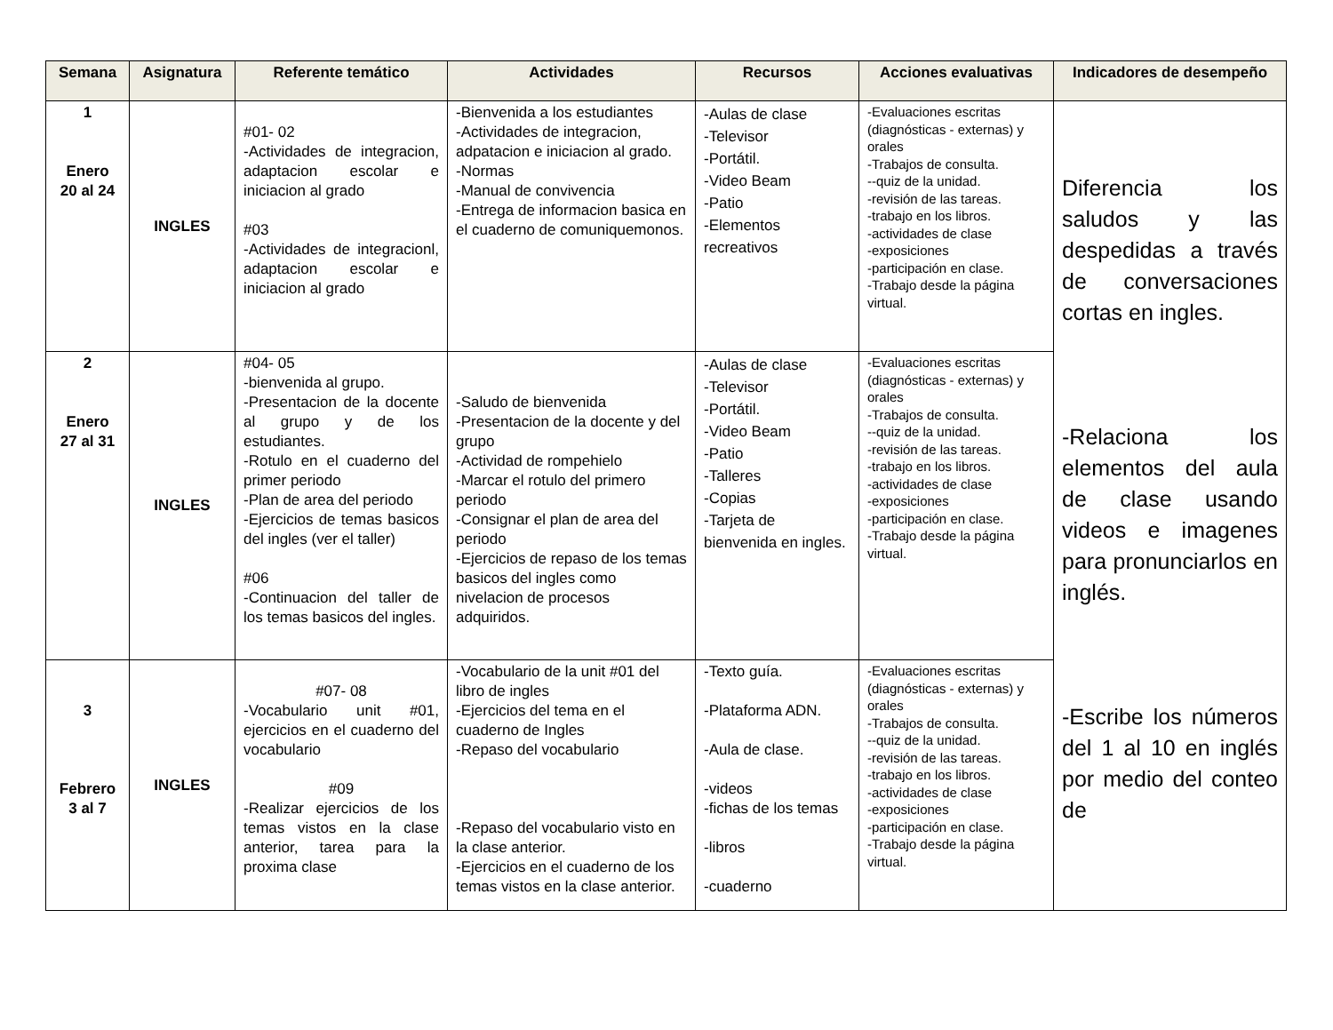| Semana | Asignatura | Referente temático | Actividades | Recursos | Acciones evaluativas | Indicadores de desempeño |
| --- | --- | --- | --- | --- | --- | --- |
| 1 Enero 20 al 24 | INGLES | #01- 02 -Actividades de integracion, adaptacion escolar e iniciacion al grado #03 -Actividades de integracionl, adaptacion escolar e iniciacion al grado | -Bienvenida a los estudiantes -Actividades de integracion, adpatacion e iniciacion al grado. -Normas -Manual de convivencia -Entrega de informacion basica en el cuaderno de comuniquemonos. | -Aulas de clase -Televisor -Portátil. -Video Beam -Patio -Elementos recreativos | -Evaluaciones escritas (diagnósticas - externas) y orales -Trabajos de consulta. --quiz de la unidad. -revisión de las tareas. -trabajo en los libros. -actividades de clase -exposiciones -participación en clase. -Trabajo desde la página virtual. | Diferencia los saludos y las despedidas a través de conversaciones cortas en ingles. -Relaciona los elementos del aula de clase usando videos e imagenes para pronunciarlos en inglés. -Escribe los números del 1 al 10 en inglés por medio del conteo de |
| 2 Enero 27 al 31 | INGLES | #04- 05 -bienvenida al grupo. -Presentacion de la docente al grupo y de los estudiantes. -Rotulo en el cuaderno del primer periodo -Plan de area del periodo -Ejercicios de temas basicos del ingles (ver el taller) #06 -Continuacion del taller de los temas basicos del ingles. | -Saludo de bienvenida -Presentacion de la docente y del grupo -Actividad de rompehielo -Marcar el rotulo del primero periodo -Consignar el plan de area del periodo -Ejercicios de repaso de los temas basicos del ingles como nivelacion de procesos adquiridos. | -Aulas de clase -Televisor -Portátil. -Video Beam -Patio -Talleres -Copias -Tarjeta de bienvenida en ingles. | -Evaluaciones escritas (diagnósticas - externas) y orales -Trabajos de consulta. --quiz de la unidad. -revisión de las tareas. -trabajo en los libros. -actividades de clase -exposiciones -participación en clase. -Trabajo desde la página virtual. | |
| 3 Febrero 3 al 7 | INGLES | #07- 08 -Vocabulario unit #01, ejercicios en el cuaderno del vocabulario #09 -Realizar ejercicios de los temas vistos en la clase anterior, tarea para la proxima clase | -Vocabulario de la unit #01 del libro de ingles -Ejercicios del tema en el cuaderno de Ingles -Repaso del vocabulario -Repaso del vocabulario visto en la clase anterior. -Ejercicios en el cuaderno de los temas vistos en la clase anterior. | -Texto guía. -Plataforma ADN. -Aula de clase. -videos -fichas de los temas -libros -cuaderno | -Evaluaciones escritas (diagnósticas - externas) y orales -Trabajos de consulta. --quiz de la unidad. -revisión de las tareas. -trabajo en los libros. -actividades de clase -exposiciones -participación en clase. -Trabajo desde la página virtual. | |